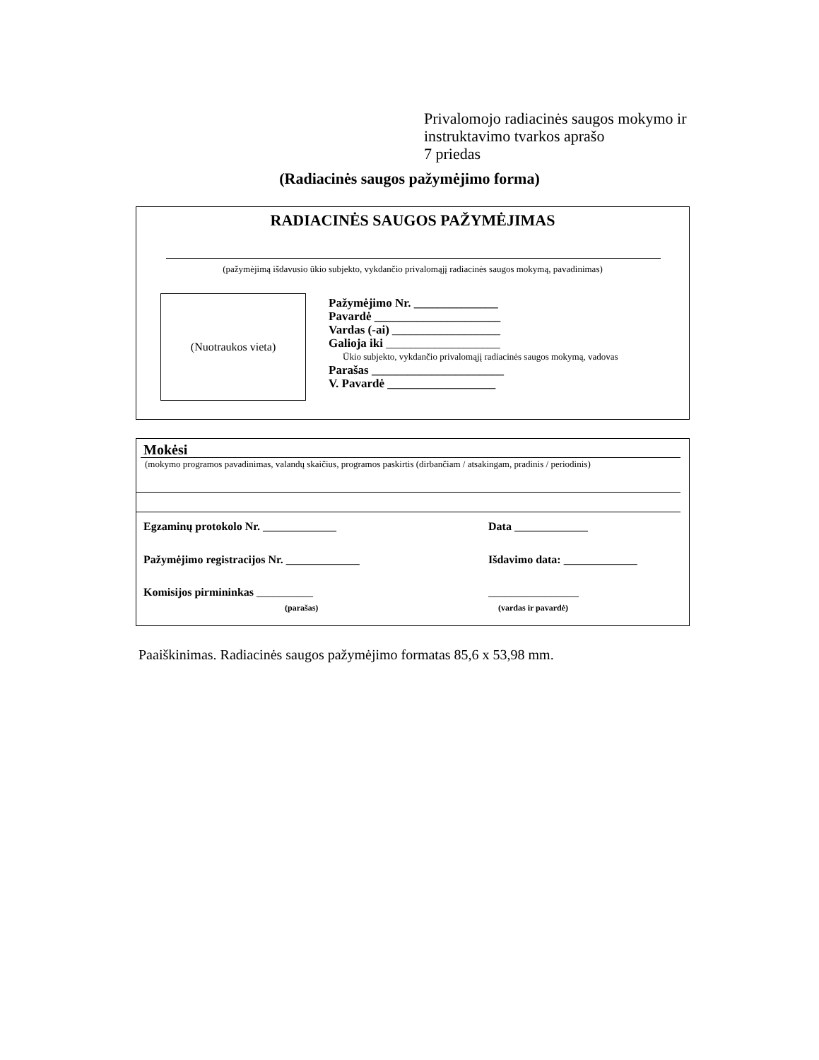Privalomojo radiacinės saugos mokymo ir
instruktavimo tvarkos aprašo
7 priedas
(Radiacinės saugos pažymėjimo forma)
RADIACINĖS SAUGOS PAŽYMĖJIMAS
(pažymėjimą išdavusio ūkio subjekto, vykdančio privalomąjį radiacinės saugos mokymą, pavadinimas)
(Nuotraukos vieta)
Pažymėjimo Nr. ______________
Pavardė _____________________
Vardas (-ai) __________________
Galioja iki ___________________
Ūkio subjekto, vykdančio privalomąjį radiacinės saugos mokymą, vadovas
Parašas ______________________
V. Pavardė __________________
Mokėsi
(mokymo programos pavadinimas, valandų skaičius, programos paskirtis (dirbančiam / atsakingam, pradinis / periodinis)
Egzaminų protokolo Nr. _____________
Data _____________
Pažymėjimo registracijos Nr. _____________
Išdavimo data: _____________
Komisijos pirmininkas __________
________________
(parašas) (vardas ir pavardė)
Paaiškinimas. Radiacinės saugos pažymėjimo formatas 85,6 x 53,98 mm.